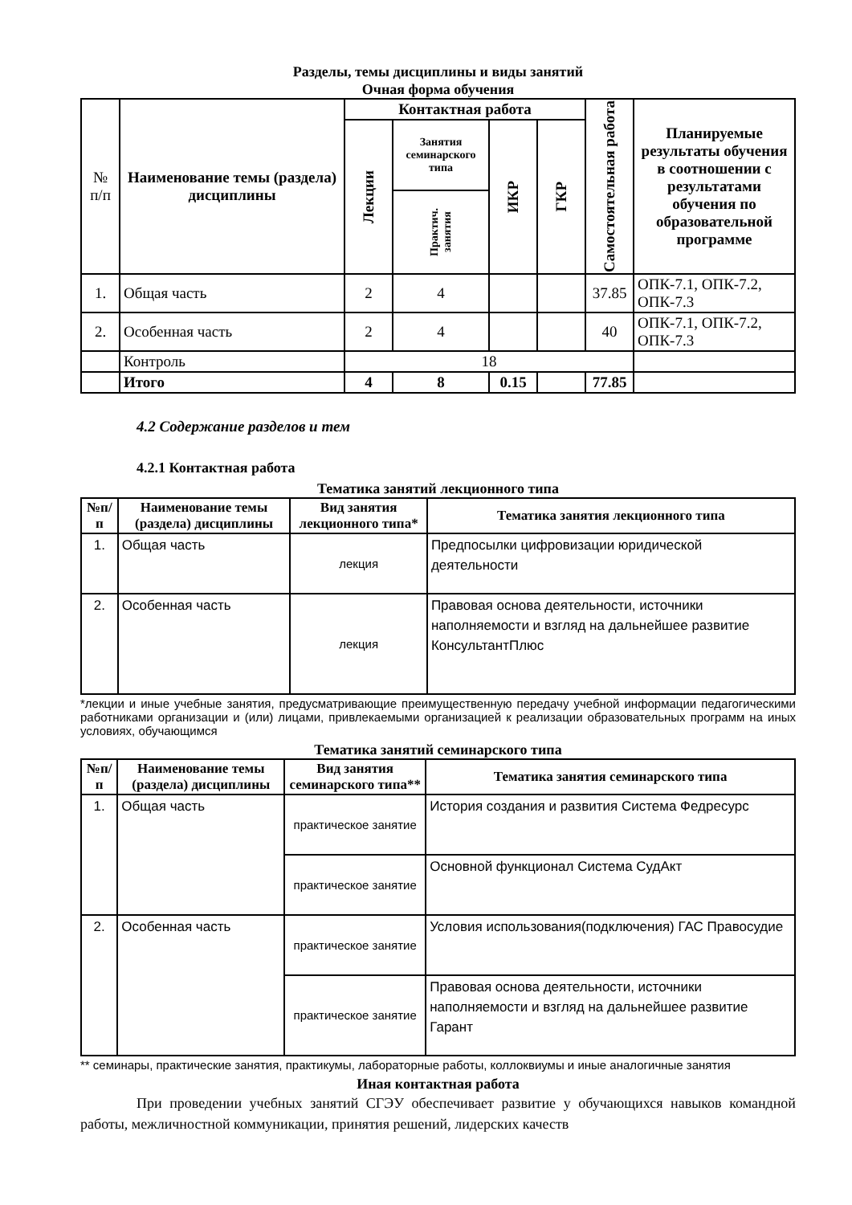Разделы, темы дисциплины и виды занятий
Очная форма обучения
| № п/п | Наименование темы (раздела) дисциплины | Контактная работа | | | | Самостоятельная работа | Планируемые результаты обучения в соотношении с результатами обучения по образовательной программе |
| | | Лекции | Занятия семинарского типа | ИКР | ГКР | | |
| | | | Практич. занятия | | | | |
| 1. | Общая часть | 2 | 4 | | | 37.85 | ОПК-7.1, ОПК-7.2, ОПК-7.3 |
| 2. | Особенная часть | 2 | 4 | | | 40 | ОПК-7.1, ОПК-7.2, ОПК-7.3 |
| | Контроль | 18 | | | | | |
| | Итого | 4 | 8 | 0.15 | | 77.85 | |
4.2 Содержание разделов и тем
4.2.1 Контактная работа
Тематика занятий лекционного типа
| №п/п | Наименование темы (раздела) дисциплины | Вид занятия лекционного типа* | Тематика занятия лекционного типа |
| --- | --- | --- | --- |
| 1. | Общая часть | лекция | Предпосылки цифровизации юридической деятельности |
| 2. | Особенная часть | лекция | Правовая основа деятельности, источники наполняемости и взгляд на дальнейшее развитие КонсультантПлюс |
*лекции и иные учебные занятия, предусматривающие преимущественную передачу учебной информации педагогическими работниками организации и (или) лицами, привлекаемыми организацией к реализации образовательных программ на иных условиях, обучающимся
Тематика занятий семинарского типа
| №п/п | Наименование темы (раздела) дисциплины | Вид занятия семинарского типа** | Тематика занятия семинарского типа |
| --- | --- | --- | --- |
| 1. | Общая часть | практическое занятие | История создания и развития Система Федресурс |
| | | практическое занятие | Основной функционал Система СудАкт |
| 2. | Особенная часть | практическое занятие | Условия использования(подключения) ГАС Правосудие |
| | | практическое занятие | Правовая основа деятельности, источники наполняемости и взгляд на дальнейшее развитие Гарант |
** семинары, практические занятия, практикумы, лабораторные работы, коллоквиумы и иные аналогичные занятия
Иная контактная работа
При проведении учебных занятий СГЭУ обеспечивает развитие у обучающихся навыков командной работы, межличностной коммуникации, принятия решений, лидерских качеств